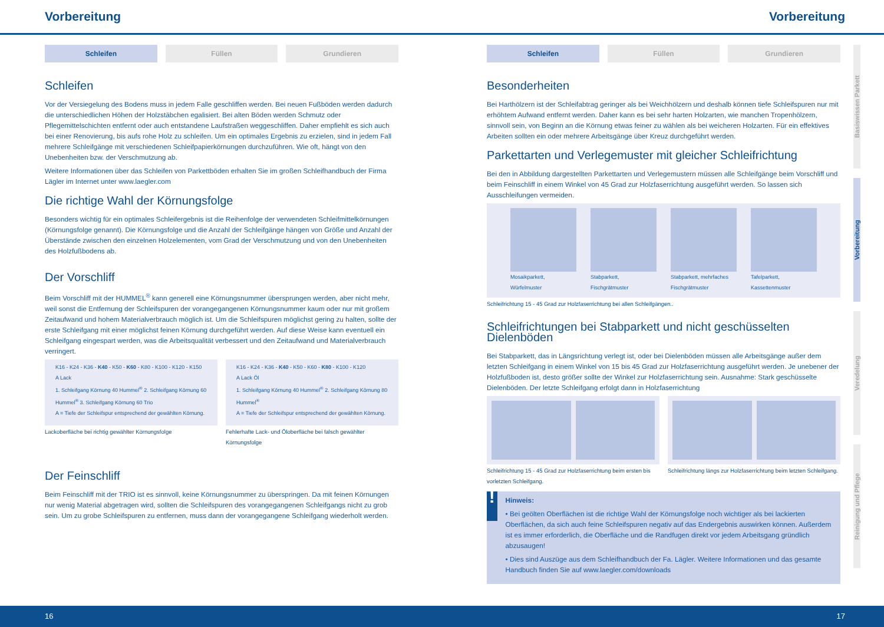Vorbereitung Vorbereitung
Schleifen Füllen Grundieren
Schleifen
Vor der Versiegelung des Bodens muss in jedem Falle geschliffen werden. Bei neuen Fußböden werden dadurch die unterschiedlichen Höhen der Holzstäbchen egalisiert. Bei alten Böden werden Schmutz oder Pflegemittelschichten entfernt oder auch entstandene Laufstraßen weggeschliffen. Daher empfiehlt es sich auch bei einer Renovierung, bis aufs rohe Holz zu schleifen. Um ein optimales Ergebnis zu erzielen, sind in jedem Fall mehrere Schleifgänge mit verschiedenen Schleifpapierkörnungen durchzuführen. Wie oft, hängt von den Unebenheiten bzw. der Verschmutzung ab.
Weitere Informationen über das Schleifen von Parkettböden erhalten Sie im großen Schleifhandbuch der Firma Lägler im Internet unter www.laegler.com
Die richtige Wahl der Körnungsfolge
Besonders wichtig für ein optimales Schleifergebnis ist die Reihenfolge der verwendeten Schleifmittelkörnungen (Körnungsfolge genannt). Die Körnungsfolge und die Anzahl der Schleifgänge hängen von Größe und Anzahl der Überstände zwischen den einzelnen Holzelementen, vom Grad der Verschmutzung und von den Unebenheiten des Holzfußbodens ab.
Der Vorschliff
Beim Vorschliff mit der HUMMEL<sup>®</sup> kann generell eine Körnungsnummer übersprungen werden, aber nicht mehr, weil sonst die Entfernung der Schleifspuren der vorangegangenen Körnungsnummer kaum oder nur mit großem Zeitaufwand und hohem Materialverbrauch möglich ist. Um die Schleifspuren möglichst gering zu halten, sollte der erste Schleifgang mit einer möglichst feinen Körnung durchgeführt werden. Auf diese Weise kann eventuell ein Schleifgang eingespart werden, was die Arbeitsqualität verbessert und den Zeitaufwand und Materialverbrauch verringert.
K16 - K24 - K36 - K40 - K50 - K60 - K80 - K100 - K120 - K150
A Lack
1. Schleifgang Körnung 40 Hummel<sup>®</sup> 2. Schleifgang Körnung 60 Hummel<sup>®</sup> 3. Schleifgang Körnung 60 Trio
A = Tiefe der Schleifspur entsprechend der gewählten Körnung.
Lackoberfläche bei richtig gewählter Körnungsfolge
K16 - K24 - K36 - K40 - K50 - K60 - K80 - K100 - K120
A Lack Öl
1. Schleifgang Körnung 40 Hummel<sup>®</sup> 2. Schleifgang Körnung 80 Hummel<sup>®</sup>
A = Tiefe der Schleifspur entsprechend der gewählten Körnung.
Fehlerhafte Lack- und Öloberfläche bei falsch gewählter Körnungsfolge
Der Feinschliff
Beim Feinschliff mit der TRIO ist es sinnvoll, keine Körnungsnummer zu überspringen. Da mit feinen Körnungen nur wenig Material abgetragen wird, sollten die Schleifspuren des vorangegangenen Schleifgangs nicht zu grob sein. Um zu grobe Schleifspuren zu entfernen, muss dann der vorangegangene Schleifgang wiederholt werden.
Schleifen Füllen Grundieren
Besonderheiten
Bei Harthölzern ist der Schleifabtrag geringer als bei Weichhölzern und deshalb können tiefe Schleifspuren nur mit erhöhtem Aufwand entfernt werden. Daher kann es bei sehr harten Holzarten, wie manchen Tropenhölzern, sinnvoll sein, von Beginn an die Körnung etwas feiner zu wählen als bei weicheren Holzarten. Für ein effektives Arbeiten sollten ein oder mehrere Arbeitsgänge über Kreuz durchgeführt werden.
Parkettarten und Verlegemuster mit gleicher Schleifrichtung
Bei den in Abbildung dargestellten Parkettarten und Verlegemustern müssen alle Schleifgänge beim Vorschliff und beim Feinschliff in einem Winkel von 45 Grad zur Holzfaserrichtung ausgeführt werden. So lassen sich Ausschleifungen vermeiden.
Mosaikparkett, Würfelmuster Stabparkett, Fischgrätmuster Stabparkett, mehrfaches Fischgrätmuster
Tafelparkett, Kassettenmuster
Schleifrichtung 15 - 45 Grad zur Holzfaserrichtung bei allen Schleifgängen..
Schleifrichtungen bei Stabparkett und nicht geschüsselten Dielenböden
Bei Stabparkett, das in Längsrichtung verlegt ist, oder bei Dielenböden müssen alle Arbeitsgänge außer dem letzten Schleifgang in einem Winkel von 15 bis 45 Grad zur Holzfaserrichtung ausgeführt werden. Je unebener der Holzfußboden ist, desto größer sollte der Winkel zur Holzfaserrichtung sein. Ausnahme: Stark geschüsselte Dielenböden. Der letzte Schleifgang erfolgt dann in Holzfaserrichtung
Schleifrichtung 15 - 45 Grad zur Holzfaserrichtung beim ersten bis vorletzten Schleifgang.
Schleifrichtung längs zur Holzfaserrichtung beim letzten Schleifgang.
!
Hinweis:
• Bei geölten Oberflächen ist die richtige Wahl der Körnungsfolge noch wichtiger als bei lackierten Oberflächen, da sich auch feine Schleifspuren negativ auf das Endergebnis auswirken können. Außerdem ist es immer erforderlich, die Oberfläche und die Randfugen direkt vor jedem Arbeitsgang gründlich abzusaugen!
• Dies sind Auszüge aus dem Schleifhandbuch der Fa. Lägler. Weitere Informationen und das gesamte Handbuch finden Sie auf www.laegler.com/downloads
Basiswissen Parkett
Vorbereitung
Veredelung
Reinigung und Pflege
16 17